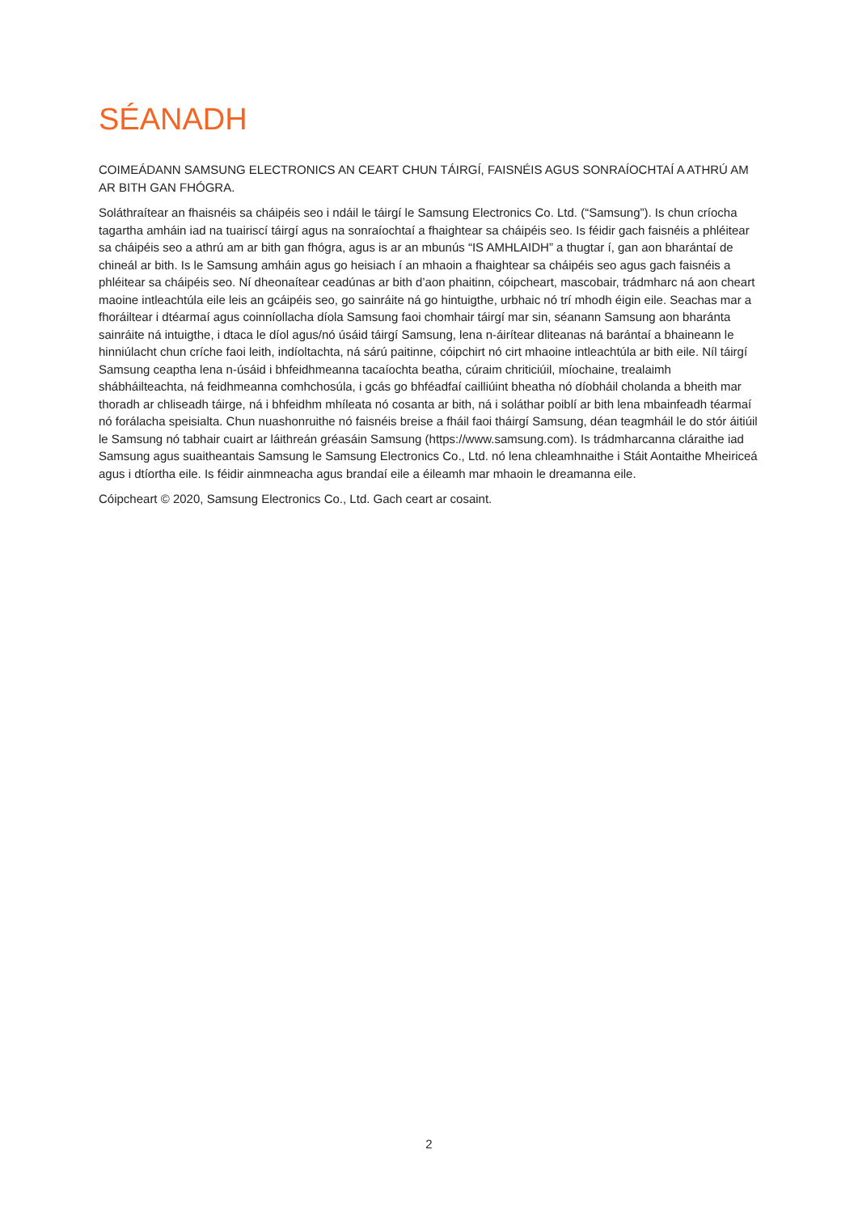SÉANADH
COIMEÁDANN SAMSUNG ELECTRONICS AN CEART CHUN TÁIRGÍ, FAISNÉIS AGUS SONRAÍOCHTAÍ A ATHRÚ AM AR BITH GAN FHÓGRA.
Soláthraítear an fhaisnéis sa cháipéis seo i ndáil le táirgí le Samsung Electronics Co. Ltd. (“Samsung”). Is chun críocha tagartha amháin iad na tuairiscí táirgí agus na sonraíochtaí a fhaightear sa cháipéis seo. Is féidir gach faisnéis a phléitear sa cháipéis seo a athrú am ar bith gan fhógra, agus is ar an mbunús “IS AMHLAIDH” a thugtar í, gan aon bharántaí de chineál ar bith. Is le Samsung amháin agus go heisiach í an mhaoin a fhaightear sa cháipéis seo agus gach faisnéis a phléitear sa cháipéis seo. Ní dheonaítear ceadúnas ar bith d’aon phaitinn, cóipcheart, mascobair, trádmharc ná aon cheart maoine intleachtúla eile leis an gcáipéis seo, go sainráite ná go hintuigthe, urbhaic nó trí mhodh éigin eile. Seachas mar a fhoráiltear i dtéarmaí agus coinníollacha díola Samsung faoi chomhair táirgí mar sin, séanann Samsung aon bharánta sainráite ná intuigthe, i dtaca le díol agus/nó úsáid táirgí Samsung, lena n-áirítear dliteanas ná barántaí a bhaineann le hinniúlacht chun críche faoi leith, indíoltachta, ná sárú paitinne, cóipchirt nó cirt mhaoine intleachtúla ar bith eile. Níl táirgí Samsung ceaptha lena n-úsáid i bhfeidhmeanna tacaíochta beatha, cúraim chriticiúil, míochaine, trealaimh shábháilteachta, ná feidhmeanna comhchosúla, i gcás go bhféadfaí cailliúint bheatha nó díobháil cholanda a bheith mar thoradh ar chliseadh táirge, ná i bhfeidhm mhíleata nó cosanta ar bith, ná i soláthar poiblí ar bith lena mbainfeadh téarmaí nó forálacha speisialta. Chun nuashonruithe nó faisnéis breise a fháil faoi tháirgí Samsung, déan teagmháil le do stór áitiúil le Samsung nó tabhair cuairt ar láithreán gréasáin Samsung (https://www.samsung.com). Is trádmharcanna cláraithe iad Samsung agus suaitheantais Samsung le Samsung Electronics Co., Ltd. nó lena chleamhnaithe i Stáit Aontaithe Mheiriceá agus i dtíortha eile. Is féidir ainmneacha agus brandaí eile a éileamh mar mhaoin le dreamanna eile.
Cóipcheart © 2020, Samsung Electronics Co., Ltd. Gach ceart ar cosaint.
2